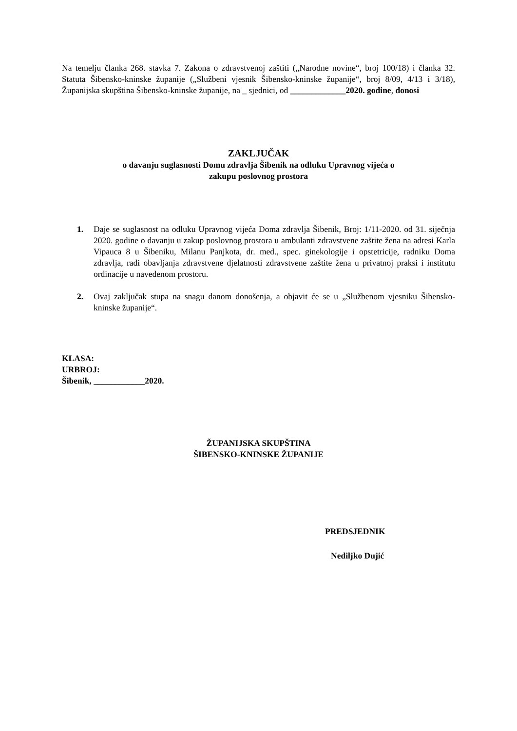Na temelju članka 268. stavka 7. Zakona o zdravstvenoj zaštiti („Narodne novine“, broj 100/18) i članka 32. Statuta Šibensko-kninske županije („Službeni vjesnik Šibensko-kninske županije“, broj 8/09, 4/13 i 3/18), Županijska skupština Šibensko-kninske županije, na _ sjednici, od _____________2020. godine, donosi
ZAKLJUČAK
o davanju suglasnosti Domu zdravlja Šibenik na odluku Upravnog vijeća o
zakupu poslovnog prostora
1. Daje se suglasnost na odluku Upravnog vijeća Doma zdravlja Šibenik, Broj: 1/11-2020. od 31. siječnja 2020. godine o davanju u zakup poslovnog prostora u ambulanti zdravstvene zaštite žena na adresi Karla Vipauca 8 u Šibeniku, Milanu Panjkota, dr. med., spec. ginekologije i opstetricije, radniku Doma zdravlja, radi obavljanja zdravstvene djelatnosti zdravstvene zaštite žena u privatnoj praksi i institutu ordinacije u navedenom prostoru.
2. Ovaj zaključak stupa na snagu danom donošenja, a objavit će se u „Službenom vjesniku Šibensko-kninske županije“.
KLASA:
URBROJ:
Šibenik, ____________2020.
ŽUPANIJSKA SKUPŠTINA
ŠIBENSKO-KNINSKE ŽUPANIJE
PREDSJEDNIK
Nediljko Dujić